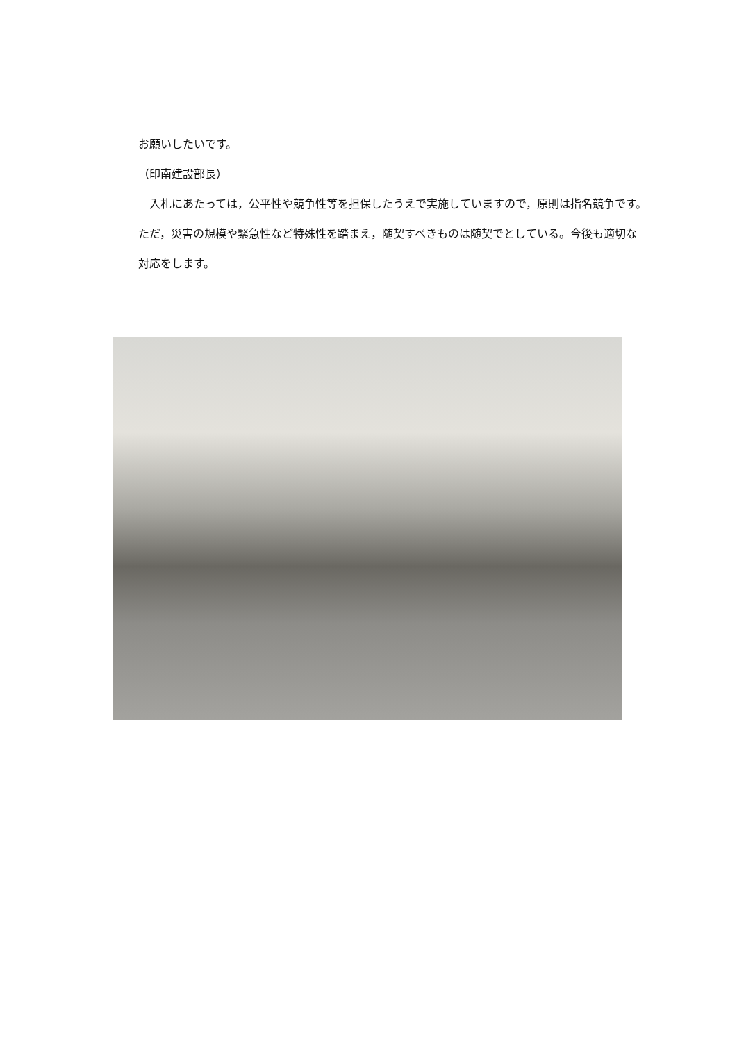お願いしたいです。
（印南建設部長）
　入札にあたっては，公平性や競争性等を担保したうえで実施していますので，原則は指名競争です。ただ，災害の規模や緊急性など特殊性を踏まえ，随契すべきものは随契でとしている。今後も適切な対応をします。